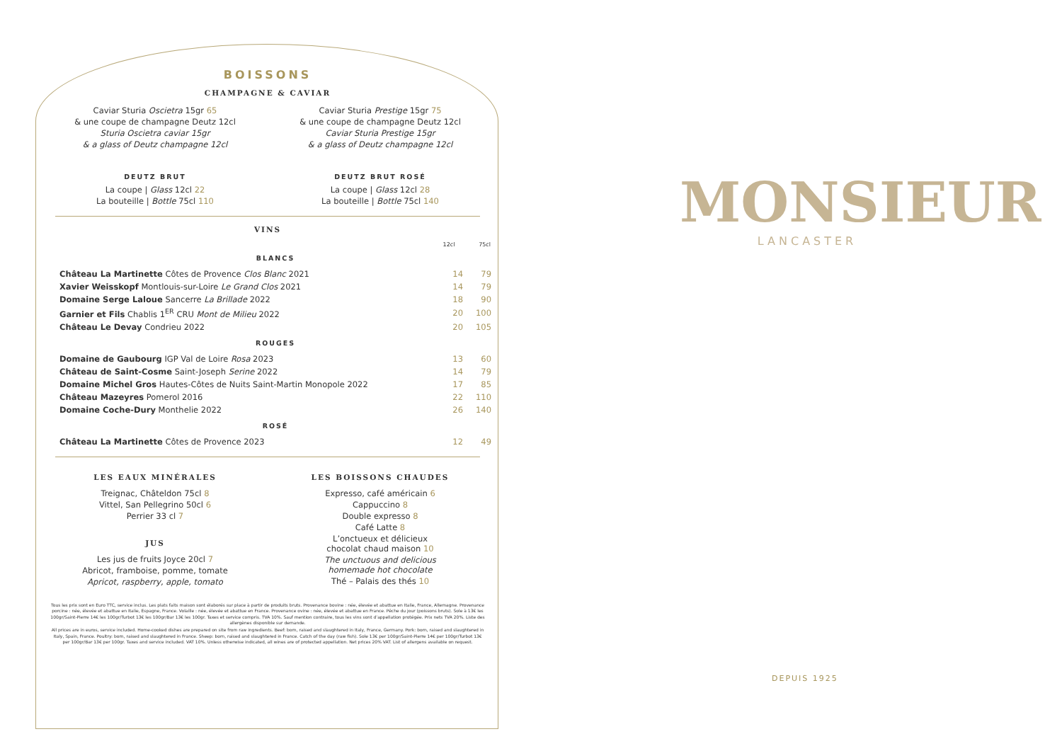BOISSONS
CHAMPAGNE & CAVIAR
Caviar Sturia Oscietra 15gr 65
& une coupe de champagne Deutz 12cl
Sturia Oscietra caviar 15gr
& a glass of Deutz champagne 12cl
Caviar Sturia Prestige 15gr 75
& une coupe de champagne Deutz 12cl
Caviar Sturia Prestige 15gr
& a glass of Deutz champagne 12cl
DEUTZ BRUT
La coupe | Glass 12cl 22
La bouteille | Bottle 75cl 110
DEUTZ BRUT ROSÉ
La coupe | Glass 12cl 28
La bouteille | Bottle 75cl 140
VINS
| | 12cl | 75cl |
| --- | --- | --- |
| BLANCS | | |
| Château La Martinette Côtes de Provence Clos Blanc 2021 | 14 | 79 |
| Xavier Weisskopf Montlouis-sur-Loire Le Grand Clos 2021 | 14 | 79 |
| Domaine Serge Laloue Sancerre La Brillade 2022 | 18 | 90 |
| Garnier et Fils Chablis 1<sup>ER</sup> CRU Mont de Milieu 2022 | 20 | 100 |
| Château Le Devay Condrieu 2022 | 20 | 105 |
| ROUGES | | |
| Domaine de Gaubourg IGP Val de Loire Rosa 2023 | 13 | 60 |
| Château de Saint-Cosme Saint-Joseph Serine 2022 | 14 | 79 |
| Domaine Michel Gros Hautes-Côtes de Nuits Saint-Martin Monopole 2022 | 17 | 85 |
| Château Mazeyres Pomerol 2016 | 22 | 110 |
| Domaine Coche-Dury Monthelie 2022 | 26 | 140 |
| ROSÉ | | |
| Château La Martinette Côtes de Provence 2023 | 12 | 49 |
LES EAUX MINÉRALES
Treignac, Châteldon 75cl 8
Vittel, San Pellegrino 50cl 6
Perrier 33 cl 7
JUS
Les jus de fruits Joyce 20cl 7
Abricot, framboise, pomme, tomate
Apricot, raspberry, apple, tomato
LES BOISSONS CHAUDES
Expresso, café américain 6
Cappuccino 8
Double expresso 8
Café Latte 8
L’onctueux et délicieux
chocolat chaud maison 10
The unctuous and delicious
homemade hot chocolate
Thé – Palais des thés 10
Tous les prix sont en Euro TTC, service inclus. Les plats faits maison sont élaborés sur place à partir de produits bruts. Provenance bovine : née, élevée et abattue en Italie, France, Allemagne. Provenance porcine : née, élevée et abattue en Italie, Espagne, France. Volaille : née, élevée et abattue en France. Provenance ovine : née, élevée et abattue en France. Pêche du jour (poissons bruts). Sole à 13€ les 100gr/Saint-Pierre 14€ les 100gr/Turbot 13€ les 100gr/Bar 13€ les 100gr. Taxes et service compris. TVA 10%. Sauf mention contraire, tous les vins sont d’appellation protégée. Prix nets TVA 20%. Liste des allergènes disponible sur demande.
All prices are in euros, service included. Home-cooked dishes are prepared on site from raw ingredients. Beef: born, raised and slaughtered in Italy, France, Germany. Pork: born, raised and slaughtered in Italy, Spain, France. Poultry: born, raised and slaughtered in France. Sheep: born, raised and slaughtered in France. Catch of the day (raw fish). Sole 13€ per 100gr/Saint-Pierre 14€ per 100gr/Turbot 13€ per 100gr/Bar 13€ per 100gr. Taxes and service included. VAT 10%. Unless otherwise indicated, all wines are of protected appellation. Net prices 20% VAT. List of allergens available on request.
MONSIEUR
LANCASTER
DEPUIS 1925